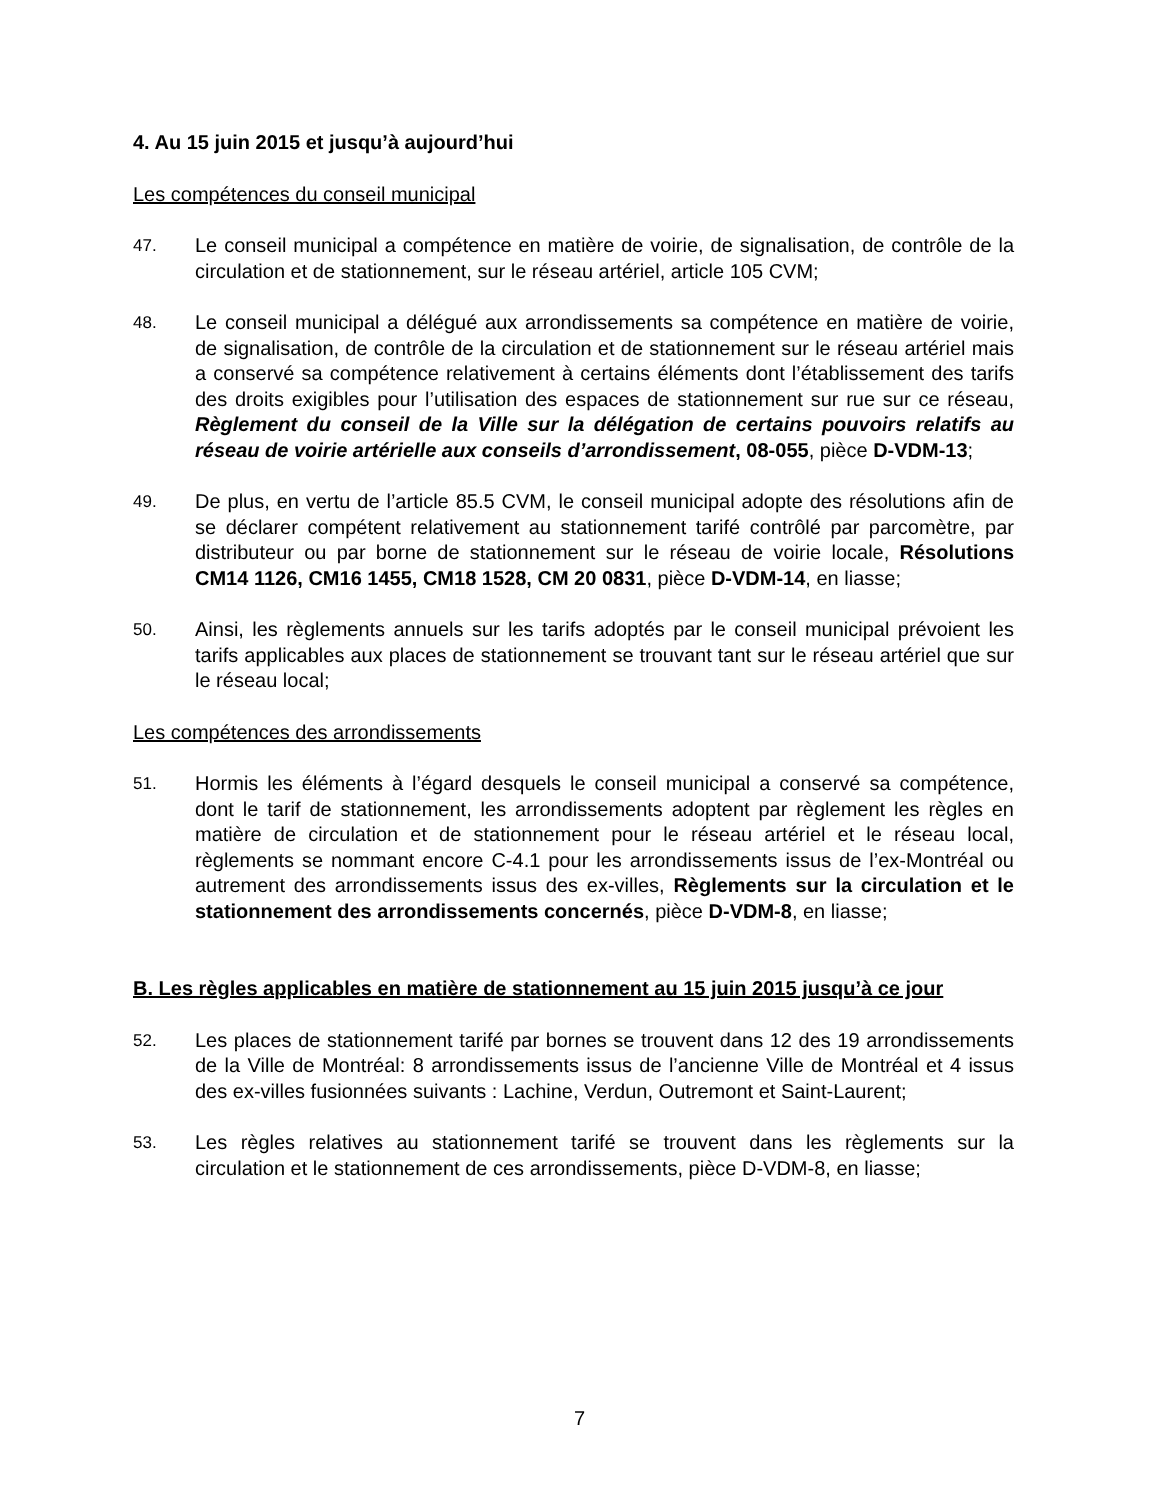4. Au 15 juin 2015 et jusqu’à aujourd’hui
Les compétences du conseil municipal
47.
Le conseil municipal a compétence en matière de voirie, de signalisation, de contrôle de la circulation et de stationnement, sur le réseau artériel, article 105 CVM;
48.
Le conseil municipal a délégué aux arrondissements sa compétence en matière de voirie, de signalisation, de contrôle de la circulation et de stationnement sur le réseau artériel mais a conservé sa compétence relativement à certains éléments dont l’établissement des tarifs des droits exigibles pour l’utilisation des espaces de stationnement sur rue sur ce réseau, Règlement du conseil de la Ville sur la délégation de certains pouvoirs relatifs au réseau de voirie artérielle aux conseils d’arrondissement, 08-055, pièce D-VDM-13;
49.
De plus, en vertu de l’article 85.5 CVM, le conseil municipal adopte des résolutions afin de se déclarer compétent relativement au stationnement tarifé contrôlé par parcomètre, par distributeur ou par borne de stationnement sur le réseau de voirie locale, Résolutions CM14 1126, CM16 1455, CM18 1528, CM 20 0831, pièce D-VDM-14, en liasse;
50.
Ainsi, les règlements annuels sur les tarifs adoptés par le conseil municipal prévoient les tarifs applicables aux places de stationnement se trouvant tant sur le réseau artériel que sur le réseau local;
Les compétences des arrondissements
51.
Hormis les éléments à l’égard desquels le conseil municipal a conservé sa compétence, dont le tarif de stationnement, les arrondissements adoptent par règlement les règles en matière de circulation et de stationnement pour le réseau artériel et le réseau local, règlements se nommant encore C-4.1 pour les arrondissements issus de l’ex-Montréal ou autrement des arrondissements issus des ex-villes, Règlements sur la circulation et le stationnement des arrondissements concernés, pièce D-VDM-8, en liasse;
B. Les règles applicables en matière de stationnement au 15 juin 2015 jusqu’à ce jour
52.
Les places de stationnement tarifé par bornes se trouvent dans 12 des 19 arrondissements de la Ville de Montréal: 8 arrondissements issus de l’ancienne Ville de Montréal et 4 issus des ex-villes fusionnées suivants : Lachine, Verdun, Outremont et Saint-Laurent;
53.
Les règles relatives au stationnement tarifé se trouvent dans les règlements sur la circulation et le stationnement de ces arrondissements, pièce D-VDM-8, en liasse;
7